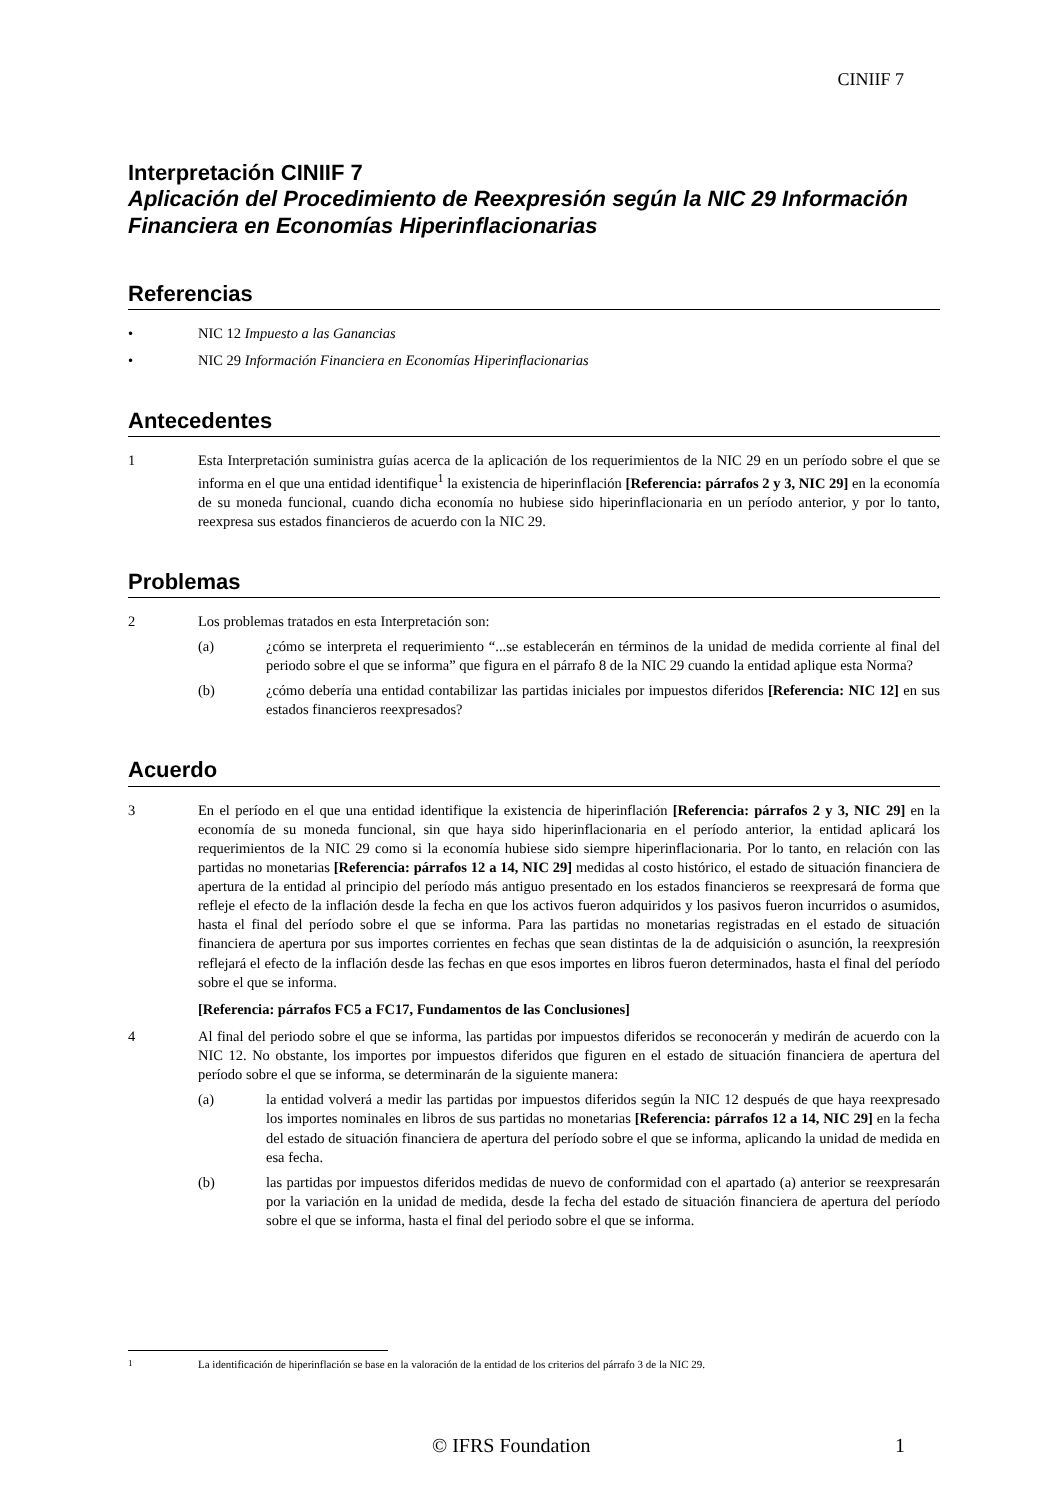CINIIF 7
Interpretación CINIIF 7
Aplicación del Procedimiento de Reexpresión según la NIC 29 Información Financiera en Economías Hiperinflacionarias
Referencias
• NIC 12 Impuesto a las Ganancias
• NIC 29 Información Financiera en Economías Hiperinflacionarias
Antecedentes
1 Esta Interpretación suministra guías acerca de la aplicación de los requerimientos de la NIC 29 en un período sobre el que se informa en el que una entidad identifique<sup>1</sup> la existencia de hiperinflación [Referencia: párrafos 2 y 3, NIC 29] en la economía de su moneda funcional, cuando dicha economía no hubiese sido hiperinflacionaria en un período anterior, y por lo tanto, reexpresa sus estados financieros de acuerdo con la NIC 29.
Problemas
2 Los problemas tratados en esta Interpretación son:
(a) ¿cómo se interpreta el requerimiento “...se establecerán en términos de la unidad de medida corriente al final del periodo sobre el que se informa” que figura en el párrafo 8 de la NIC 29 cuando la entidad aplique esta Norma?
(b) ¿cómo debería una entidad contabilizar las partidas iniciales por impuestos diferidos [Referencia: NIC 12] en sus estados financieros reexpresados?
Acuerdo
3 En el período en el que una entidad identifique la existencia de hiperinflación [Referencia: párrafos 2 y 3, NIC 29] en la economía de su moneda funcional, sin que haya sido hiperinflacionaria en el período anterior, la entidad aplicará los requerimientos de la NIC 29 como si la economía hubiese sido siempre hiperinflacionaria. Por lo tanto, en relación con las partidas no monetarias [Referencia: párrafos 12 a 14, NIC 29] medidas al costo histórico, el estado de situación financiera de apertura de la entidad al principio del período más antiguo presentado en los estados financieros se reexpresará de forma que refleje el efecto de la inflación desde la fecha en que los activos fueron adquiridos y los pasivos fueron incurridos o asumidos, hasta el final del período sobre el que se informa. Para las partidas no monetarias registradas en el estado de situación financiera de apertura por sus importes corrientes en fechas que sean distintas de la de adquisición o asunción, la reexpresión reflejará el efecto de la inflación desde las fechas en que esos importes en libros fueron determinados, hasta el final del período sobre el que se informa.
[Referencia: párrafos FC5 a FC17, Fundamentos de las Conclusiones]
4 Al final del periodo sobre el que se informa, las partidas por impuestos diferidos se reconocerán y medirán de acuerdo con la NIC 12. No obstante, los importes por impuestos diferidos que figuren en el estado de situación financiera de apertura del período sobre el que se informa, se determinarán de la siguiente manera:
(a) la entidad volverá a medir las partidas por impuestos diferidos según la NIC 12 después de que haya reexpresado los importes nominales en libros de sus partidas no monetarias [Referencia: párrafos 12 a 14, NIC 29] en la fecha del estado de situación financiera de apertura del período sobre el que se informa, aplicando la unidad de medida en esa fecha.
(b) las partidas por impuestos diferidos medidas de nuevo de conformidad con el apartado (a) anterior se reexpresarán por la variación en la unidad de medida, desde la fecha del estado de situación financiera de apertura del período sobre el que se informa, hasta el final del periodo sobre el que se informa.
<sup>1</sup> La identificación de hiperinflación se base en la valoración de la entidad de los criterios del párrafo 3 de la NIC 29.
© IFRS Foundation 1